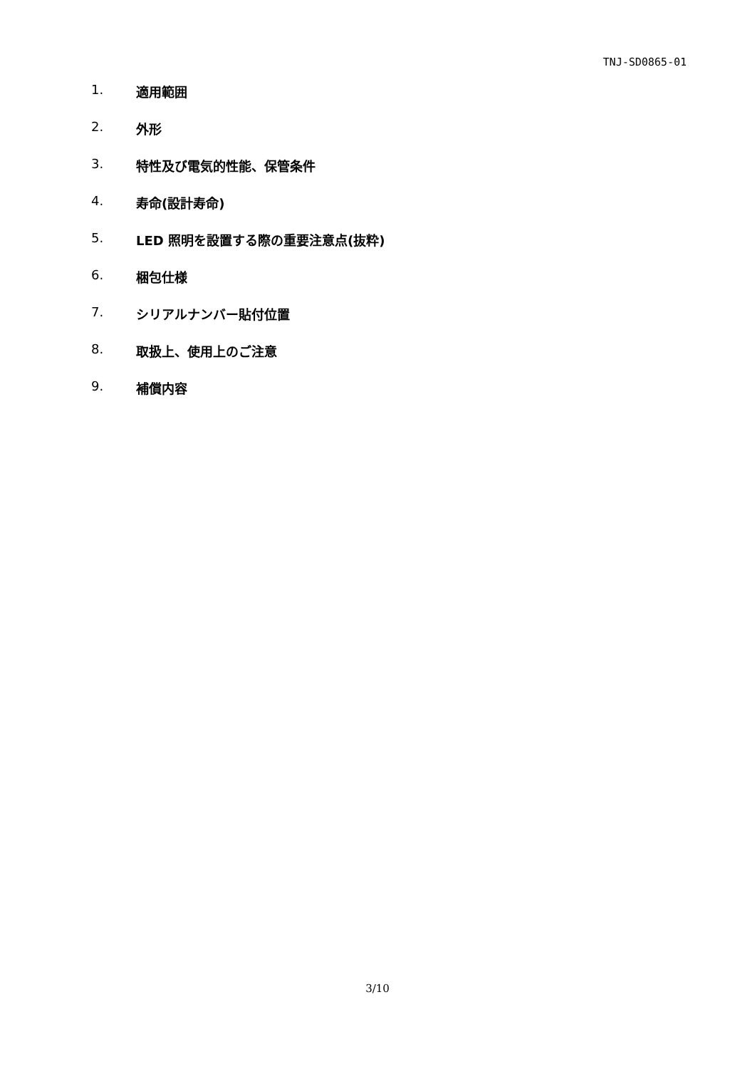TNJ-SD0865-01
1. 適用範囲
2. 外形
3. 特性及び電気的性能、保管条件
4. 寿命(設計寿命)
5. LED 照明を設置する際の重要注意点(抜粋)
6. 梱包仕様
7. シリアルナンバー貼付位置
8. 取扱上、使用上のご注意
9. 補償内容
3/10